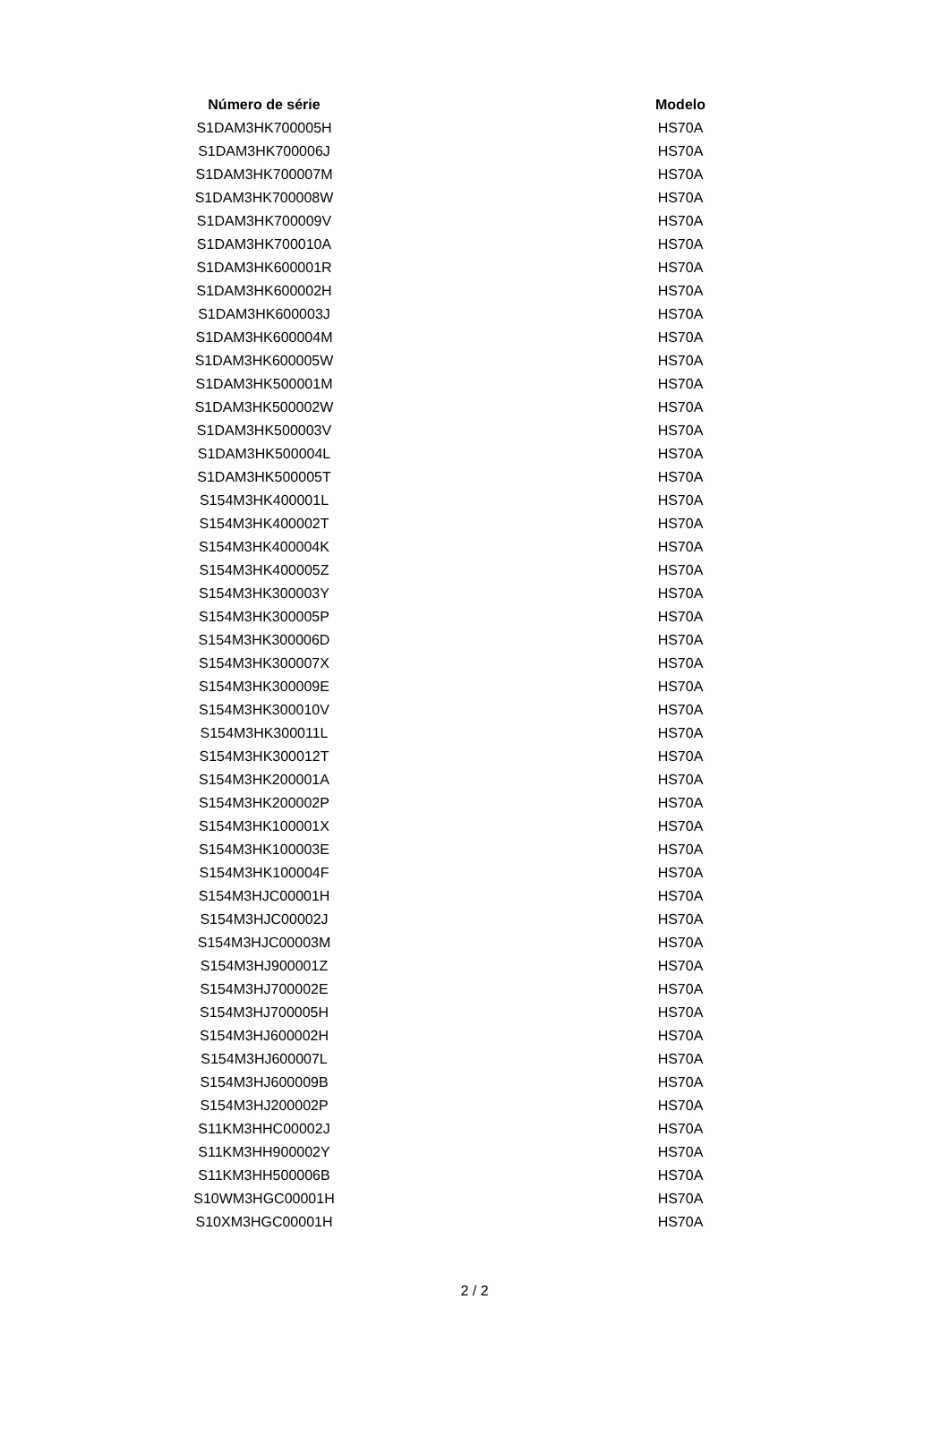| Número de série | | Modelo |
| --- | --- | --- |
| S1DAM3HK700005H | | HS70A |
| S1DAM3HK700006J | | HS70A |
| S1DAM3HK700007M | | HS70A |
| S1DAM3HK700008W | | HS70A |
| S1DAM3HK700009V | | HS70A |
| S1DAM3HK700010A | | HS70A |
| S1DAM3HK600001R | | HS70A |
| S1DAM3HK600002H | | HS70A |
| S1DAM3HK600003J | | HS70A |
| S1DAM3HK600004M | | HS70A |
| S1DAM3HK600005W | | HS70A |
| S1DAM3HK500001M | | HS70A |
| S1DAM3HK500002W | | HS70A |
| S1DAM3HK500003V | | HS70A |
| S1DAM3HK500004L | | HS70A |
| S1DAM3HK500005T | | HS70A |
| S154M3HK400001L | | HS70A |
| S154M3HK400002T | | HS70A |
| S154M3HK400004K | | HS70A |
| S154M3HK400005Z | | HS70A |
| S154M3HK300003Y | | HS70A |
| S154M3HK300005P | | HS70A |
| S154M3HK300006D | | HS70A |
| S154M3HK300007X | | HS70A |
| S154M3HK300009E | | HS70A |
| S154M3HK300010V | | HS70A |
| S154M3HK300011L | | HS70A |
| S154M3HK300012T | | HS70A |
| S154M3HK200001A | | HS70A |
| S154M3HK200002P | | HS70A |
| S154M3HK100001X | | HS70A |
| S154M3HK100003E | | HS70A |
| S154M3HK100004F | | HS70A |
| S154M3HJC00001H | | HS70A |
| S154M3HJC00002J | | HS70A |
| S154M3HJC00003M | | HS70A |
| S154M3HJ900001Z | | HS70A |
| S154M3HJ700002E | | HS70A |
| S154M3HJ700005H | | HS70A |
| S154M3HJ600002H | | HS70A |
| S154M3HJ600007L | | HS70A |
| S154M3HJ600009B | | HS70A |
| S154M3HJ200002P | | HS70A |
| S11KM3HHC00002J | | HS70A |
| S11KM3HH900002Y | | HS70A |
| S11KM3HH500006B | | HS70A |
| S10WM3HGC00001H | | HS70A |
| S10XM3HGC00001H | | HS70A |
2 / 2